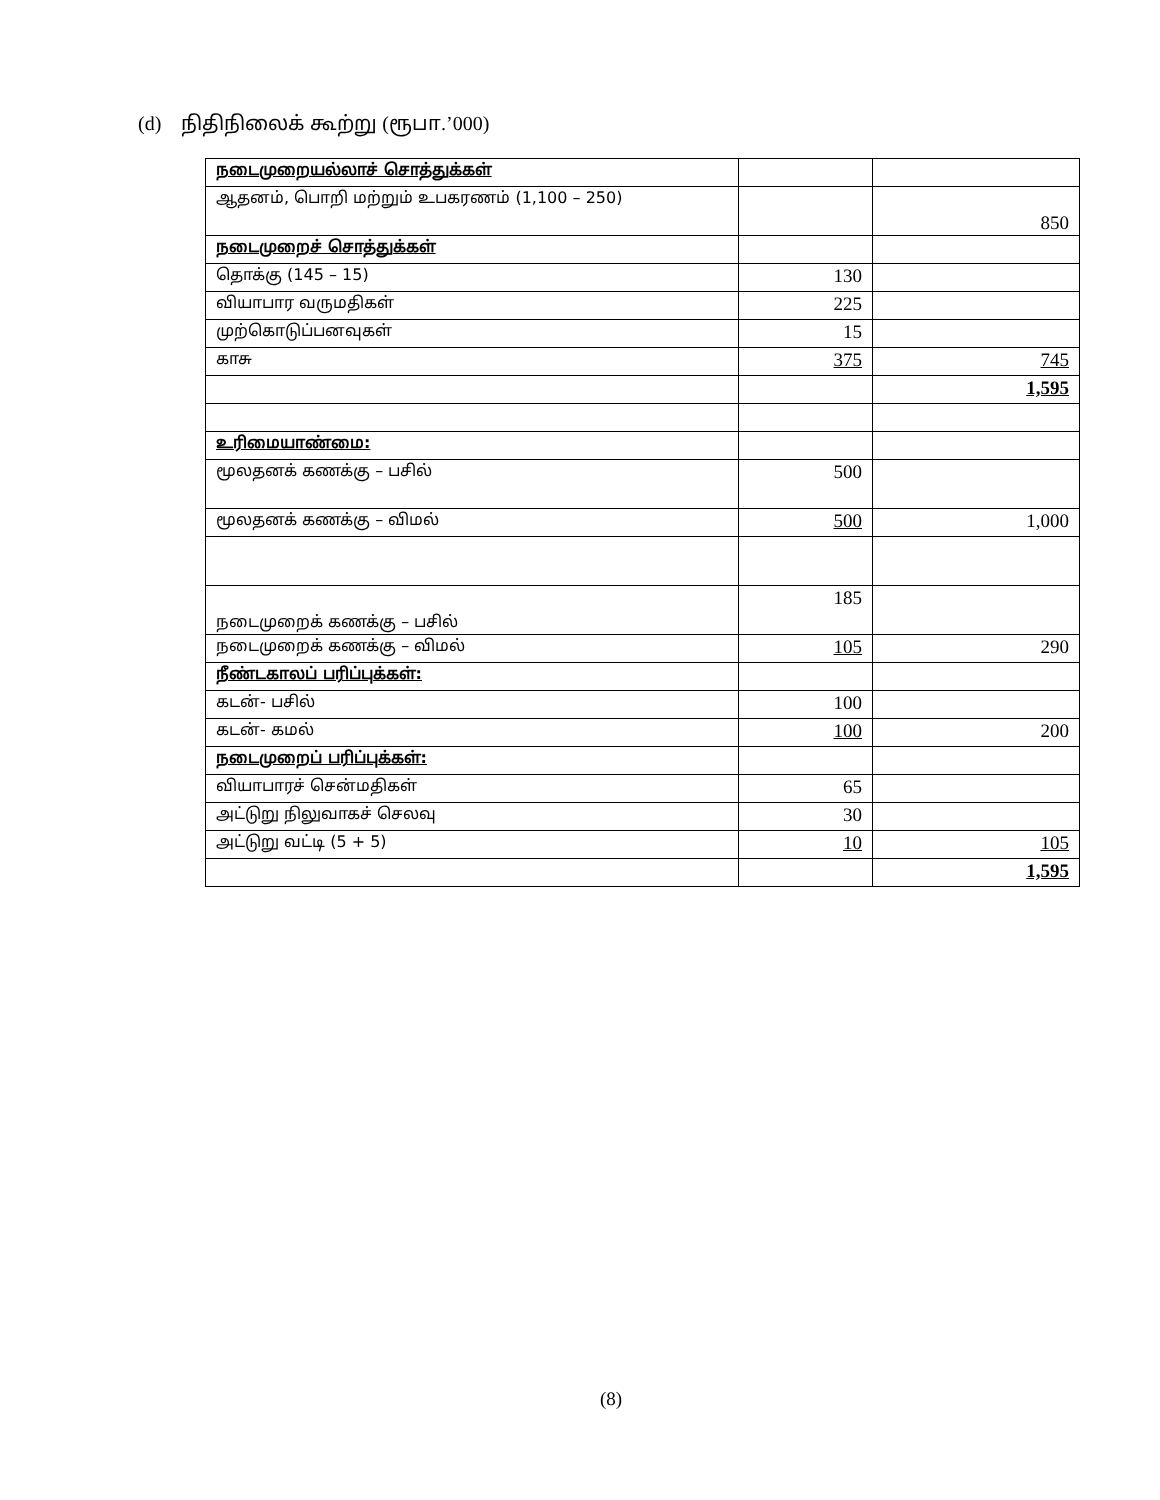(d) நிதிநிலைக் கூற்று (ரூபா.’000)
| நடைமுறையல்லாச் சொத்துக்கள் | | |
| ஆதனம், பொறி மற்றும் உபகரணம் (1,100 – 250) | | 850 |
| நடைமுறைச் சொத்துக்கள் | | |
| தொக்கு (145 – 15) | 130 | |
| வியாபார வருமதிகள் | 225 | |
| முற்கொடுப்பனவுகள் | 15 | |
| காசு | 375 | 745 |
| | | 1,595 |
| உரிமையாண்மை: | | |
| மூலதனக் கணக்கு – பசில் | 500 | |
| மூலதனக் கணக்கு – விமல் | 500 | 1,000 |
| நடைமுறைக் கணக்கு – பசில் | 185 | |
| நடைமுறைக் கணக்கு – விமல் | 105 | 290 |
| நீண்டகாலப் பரிப்புக்கள்: | | |
| கடன்- பசில் | 100 | |
| கடன்- கமல் | 100 | 200 |
| நடைமுறைப் பரிப்புக்கள்: | | |
| வியாபாரச் சென்மதிகள் | 65 | |
| அட்டுறு நிலுவாகச் செலவு | 30 | |
| அட்டுறு வட்டி (5 + 5) | 10 | 105 |
| | | 1,595 |
(8)